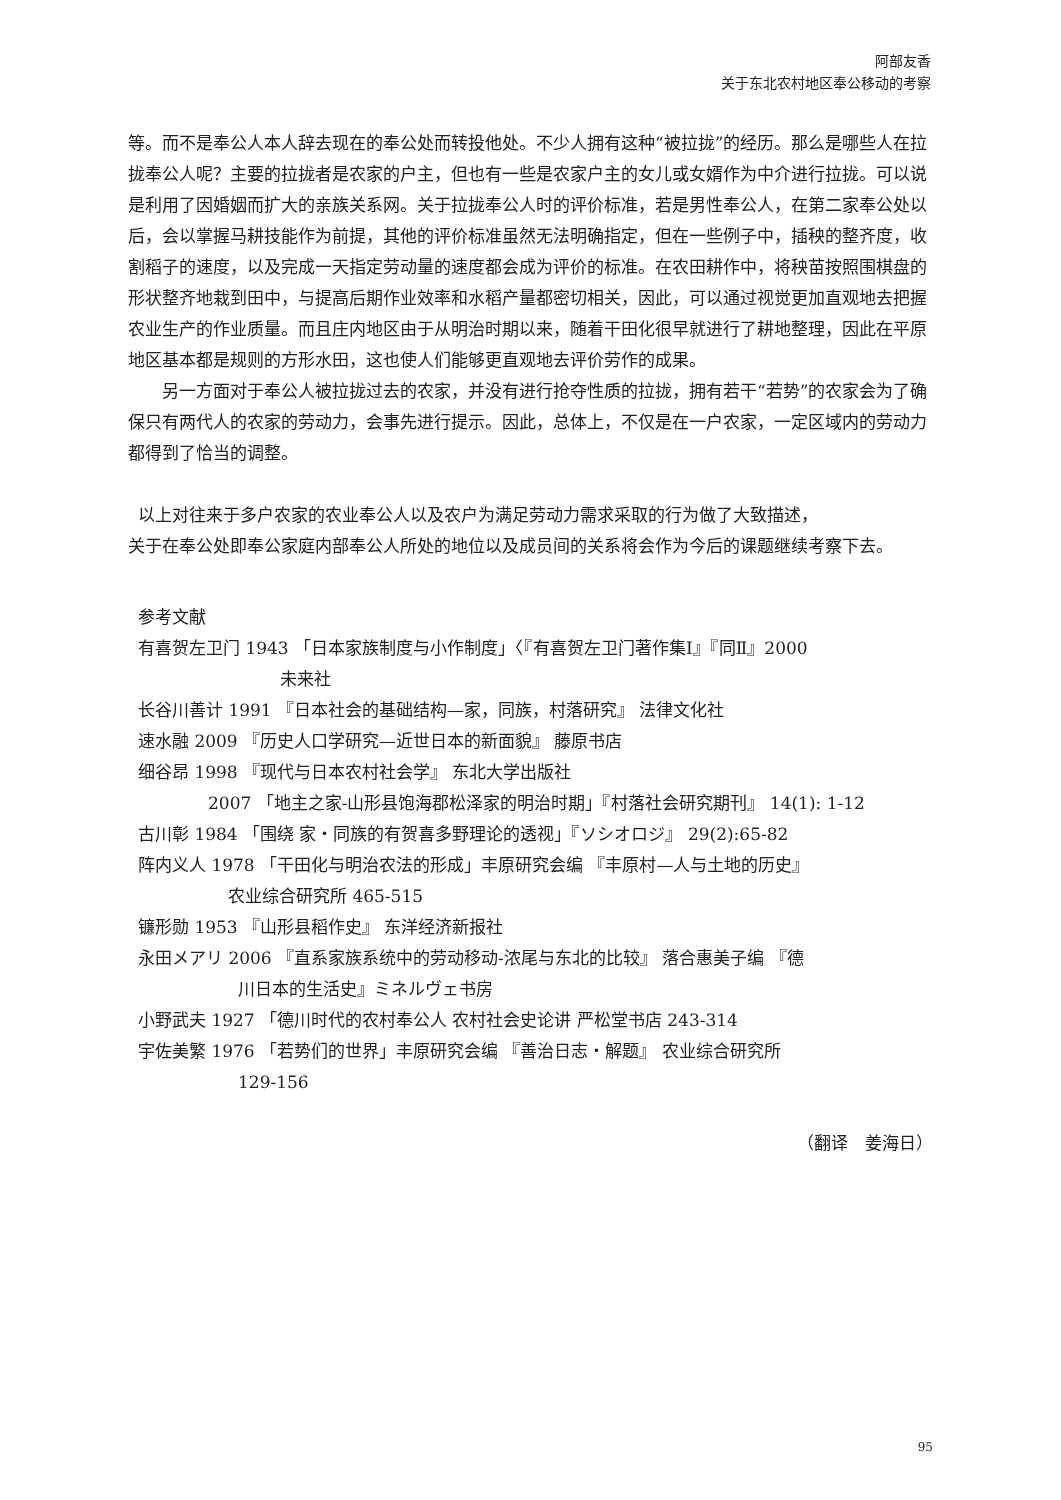阿部友香
关于东北农村地区奉公移动的考察
等。而不是奉公人本人辞去现在的奉公处而转投他处。不少人拥有这种“被拉拢”的经历。那么是哪些人在拉拢奉公人呢？主要的拉拢者是农家的户主，但也有一些是农家户主的女儿或女婿作为中介进行拉拢。可以说是利用了因婚姻而扩大的亲族关系网。关于拉拢奉公人时的评价标准，若是男性奉公人，在第二家奉公处以后，会以掌握马耕技能作为前提，其他的评价标准虽然无法明确指定，但在一些例子中，插秧的整齐度，收割稻子的速度，以及完成一天指定劳动量的速度都会成为评价的标准。在农田耕作中，将秧苗按照围棋盘的形状整齐地栽到田中，与提高后期作业效率和水稻产量都密切相关，因此，可以通过视觉更加直观地去把握农业生产的作业质量。而且庄内地区由于从明治时期以来，随着干田化很早就进行了耕地整理，因此在平原地区基本都是规则的方形水田，这也使人们能够更直观地去评价劳作的成果。
另一方面对于奉公人被拉拢过去的农家，并没有进行抢夺性质的拉拢，拥有若干“若势”的农家会为了确保只有两代人的农家的劳动力，会事先进行提示。因此，总体上，不仅是在一户农家，一定区域内的劳动力都得到了恰当的调整。
以上对往来于多户农家的农业奉公人以及农户为满足劳动力需求采取的行为做了大致描述，
关于在奉公处即奉公家庭内部奉公人所处的地位以及成员间的关系将会作为今后的课题继续考察下去。
参考文献
有喜贺左卫门 1943 「日本家族制度与小作制度」〈『有喜贺左卫门著作集Ⅰ』『同Ⅱ』2000
未来社
长谷川善计 1991 『日本社会的基础结构—家，同族，村落研究』 法律文化社
速水融 2009 『历史人口学研究—近世日本的新面貌』 藤原书店
细谷昂 1998 『现代与日本农村社会学』 东北大学出版社
2007 「地主之家-山形县饱海郡松泽家的明治时期」『村落社会研究期刊』 14(1): 1-12
古川彰 1984 「围绕 家・同族的有贺喜多野理论的透视」『ソシオロジ』 29(2):65-82
阵内义人 1978 「干田化与明治农法的形成」丰原研究会编 『丰原村—人与土地的历史』
农业综合研究所 465-515
镰形勋 1953 『山形县稻作史』 东洋经济新报社
永田メアリ 2006 『直系家族系统中的劳动移动-浓尾与东北的比较』 落合惠美子编 『德
川日本的生活史』ミネルヴェ书房
小野武夫 1927 「德川时代的农村奉公人 农村社会史论讲 严松堂书店 243-314
宇佐美繁 1976 「若势们的世界」丰原研究会编 『善治日志・解题』 农业综合研究所
129-156
（翻译　姜海日）
95